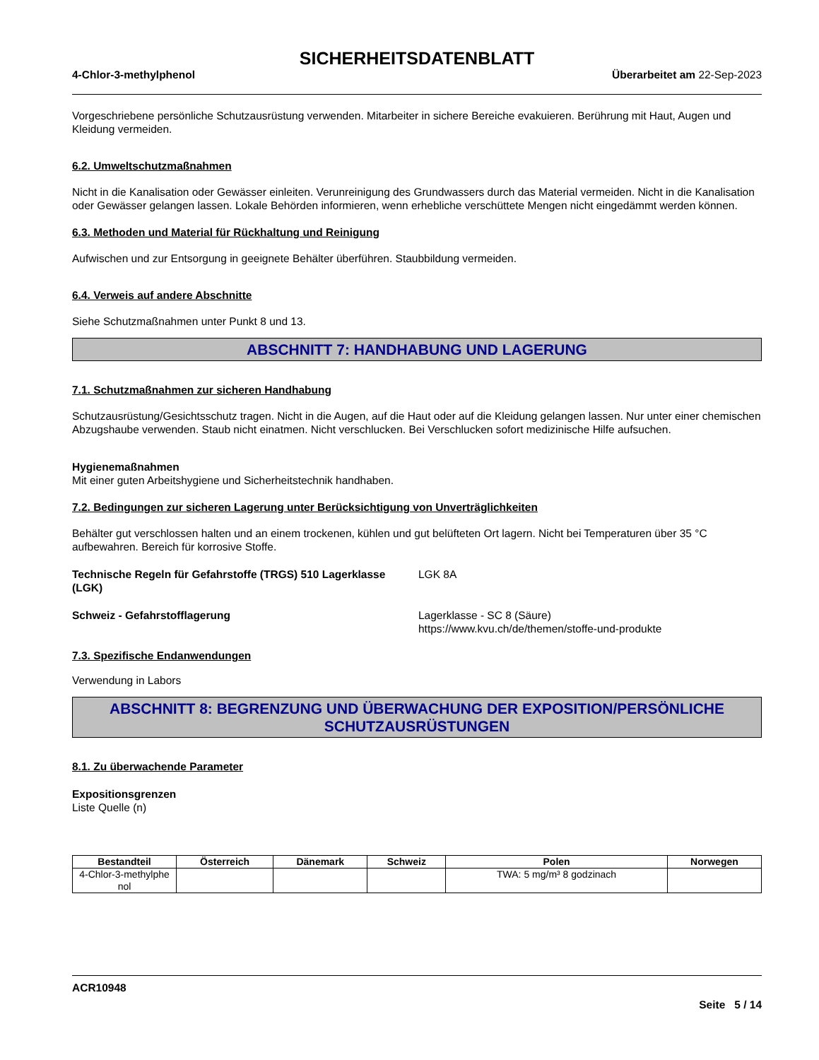SICHERHEITSDATENBLATT
4-Chlor-3-methylphenol Überarbeitet am 22-Sep-2023
Vorgeschriebene persönliche Schutzausrüstung verwenden. Mitarbeiter in sichere Bereiche evakuieren. Berührung mit Haut, Augen und Kleidung vermeiden.
6.2. Umweltschutzmaßnahmen
Nicht in die Kanalisation oder Gewässer einleiten. Verunreinigung des Grundwassers durch das Material vermeiden. Nicht in die Kanalisation oder Gewässer gelangen lassen. Lokale Behörden informieren, wenn erhebliche verschüttete Mengen nicht eingedämmt werden können.
6.3. Methoden und Material für Rückhaltung und Reinigung
Aufwischen und zur Entsorgung in geeignete Behälter überführen. Staubbildung vermeiden.
6.4. Verweis auf andere Abschnitte
Siehe Schutzmaßnahmen unter Punkt 8 und 13.
ABSCHNITT 7: HANDHABUNG UND LAGERUNG
7.1. Schutzmaßnahmen zur sicheren Handhabung
Schutzausrüstung/Gesichtsschutz tragen. Nicht in die Augen, auf die Haut oder auf die Kleidung gelangen lassen. Nur unter einer chemischen Abzugshaube verwenden. Staub nicht einatmen. Nicht verschlucken. Bei Verschlucken sofort medizinische Hilfe aufsuchen.
Hygienemaßnahmen
Mit einer guten Arbeitshygiene und Sicherheitstechnik handhaben.
7.2. Bedingungen zur sicheren Lagerung unter Berücksichtigung von Unverträglichkeiten
Behälter gut verschlossen halten und an einem trockenen, kühlen und gut belüfteten Ort lagern. Nicht bei Temperaturen über 35 °C aufbewahren. Bereich für korrosive Stoffe.
Technische Regeln für Gefahrstoffe (TRGS) 510 Lagerklasse (LGK)
LGK 8A
Schweiz - Gefahrstofflagerung Lagerklasse - SC 8 (Säure)
https://www.kvu.ch/de/themen/stoffe-und-produkte
7.3. Spezifische Endanwendungen
Verwendung in Labors
ABSCHNITT 8: BEGRENZUNG UND ÜBERWACHUNG DER EXPOSITION/PERSÖNLICHE SCHUTZAUSRÜSTUNGEN
8.1. Zu überwachende Parameter
Expositionsgrenzen
Liste Quelle (n)
| Bestandteil | Österreich | Dänemark | Schweiz | Polen | Norwegen |
| --- | --- | --- | --- | --- | --- |
| 4-Chlor-3-methylphe nol | | | | TWA: 5 mg/m³ 8 godzinach | |
ACR10948
Seite 5 / 14